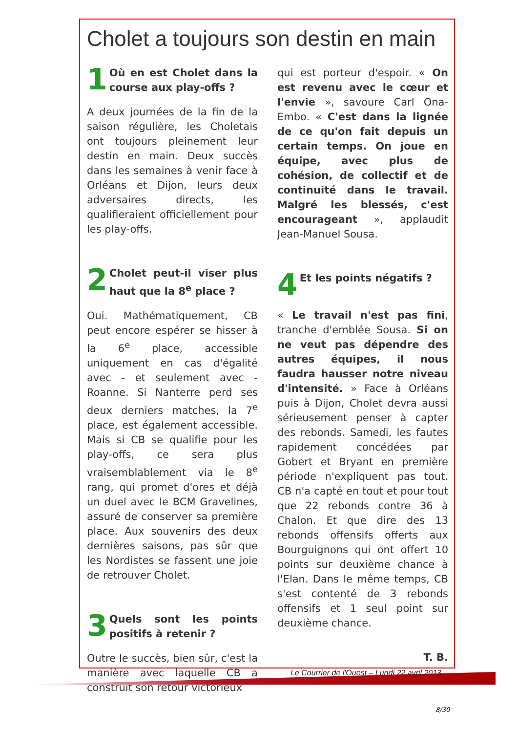Cholet a toujours son destin en main
1
Où en est Cholet dans la course aux play-offs ?
A deux journées de la fin de la saison régulière, les Choletais ont toujours pleinement leur destin en main. Deux succès dans les semaines à venir face à Orléans et Dijon, leurs deux adversaires directs, les qualifieraient officiellement pour les play-offs.
2
Cholet peut-il viser plus haut que la 8<sup>e</sup> place ?
Oui. Mathématiquement, CB peut encore espérer se hisser à la 6<sup>e</sup> place, accessible uniquement en cas d'égalité avec - et seulement avec - Roanne. Si Nanterre perd ses deux derniers matches, la 7<sup>e</sup> place, est également accessible. Mais si CB se qualifie pour les play-offs, ce sera plus vraisemblablement via le 8<sup>e</sup> rang, qui promet d'ores et déjà un duel avec le BCM Gravelines, assuré de conserver sa première place. Aux souvenirs des deux dernières saisons, pas sûr que les Nordistes se fassent une joie de retrouver Cholet.
3
Quels sont les points positifs à retenir ?
Outre le succès, bien sûr, c'est la manière avec laquelle CB a construit son retour victorieux
qui est porteur d'espoir. « On est revenu avec le cœur et l'envie », savoure Carl Ona-Embo. « C'est dans la lignée de ce qu'on fait depuis un certain temps. On joue en équipe, avec plus de cohésion, de collectif et de continuité dans le travail. Malgré les blessés, c'est encourageant », applaudit Jean-Manuel Sousa.
4
Et les points négatifs ?
« Le travail n'est pas fini, tranche d'emblée Sousa. Si on ne veut pas dépendre des autres équipes, il nous faudra hausser notre niveau d'intensité. » Face à Orléans puis à Dijon, Cholet devra aussi sérieusement penser à capter des rebonds. Samedi, les fautes rapidement concédées par Gobert et Bryant en première période n'expliquent pas tout. CB n'a capté en tout et pour tout que 22 rebonds contre 36 à Chalon. Et que dire des 13 rebonds offensifs offerts aux Bourguignons qui ont offert 10 points sur deuxième chance à l'Elan. Dans le même temps, CB s'est contenté de 3 rebonds offensifs et 1 seul point sur deuxième chance.
T. B.
Le Courrier de l'Ouest – Lundi 22 avril 2013
8/30